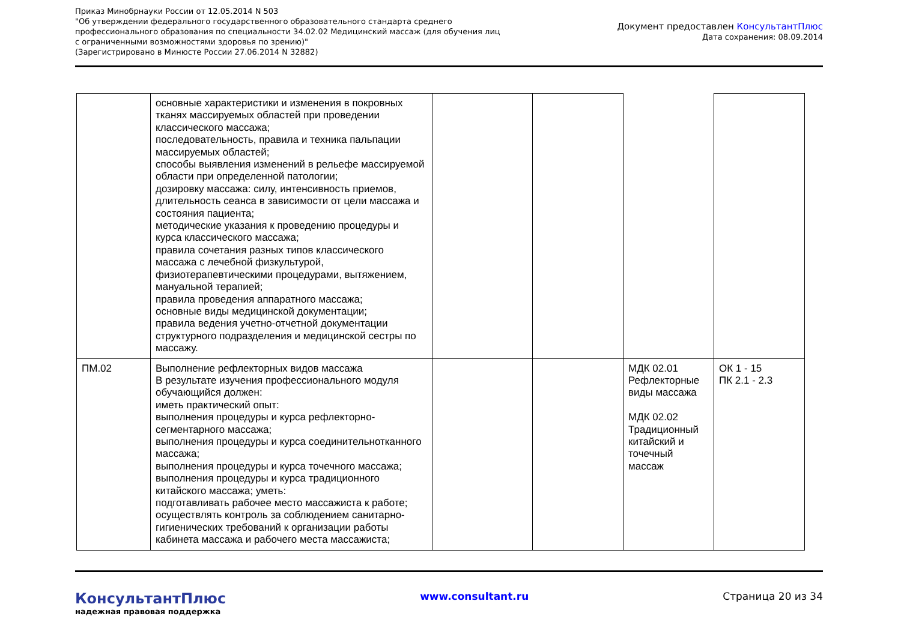Приказ Минобрнауки России от 12.05.2014 N 503
"Об утверждении федерального государственного образовательного стандарта среднего
профессионального образования по специальности 34.02.02 Медицинский массаж (для обучения лиц
с ограниченными возможностями здоровья по зрению)"
(Зарегистрировано в Минюсте России 27.06.2014 N 32882)
Документ предоставлен КонсультантПлюс
Дата сохранения: 08.09.2014
| | основные характеристики и изменения в покровных тканях массируемых областей при проведении классического массажа; последовательность, правила и техника пальпации массируемых областей; способы выявления изменений в рельефе массируемой области при определенной патологии; дозировку массажа: силу, интенсивность приемов, длительность сеанса в зависимости от цели массажа и состояния пациента; методические указания к проведению процедуры и курса классического массажа; правила сочетания разных типов классического массажа с лечебной физкультурой, физиотерапевтическими процедурами, вытяжением, мануальной терапией; правила проведения аппаратного массажа; основные виды медицинской документации; правила ведения учетно-отчетной документации структурного подразделения и медицинской сестры по массажу. | | | | |
| ПМ.02 | Выполнение рефлекторных видов массажа В результате изучения профессионального модуля обучающийся должен: иметь практический опыт: выполнения процедуры и курса рефлекторно-сегментарного массажа; выполнения процедуры и курса соединительнотканного массажа; выполнения процедуры и курса точечного массажа; выполнения процедуры и курса традиционного китайского массажа; уметь: подготавливать рабочее место массажиста к работе; осуществлять контроль за соблюдением санитарно-гигиенических требований к организации работы кабинета массажа и рабочего места массажиста; | | | МДК 02.01 Рефлекторные виды массажа МДК 02.02 Традиционный китайский и точечный массаж | ОК 1 - 15 ПК 2.1 - 2.3 |
КонсультантПлюс
надежная правовая поддержка
www.consultant.ru Страница 20 из 34